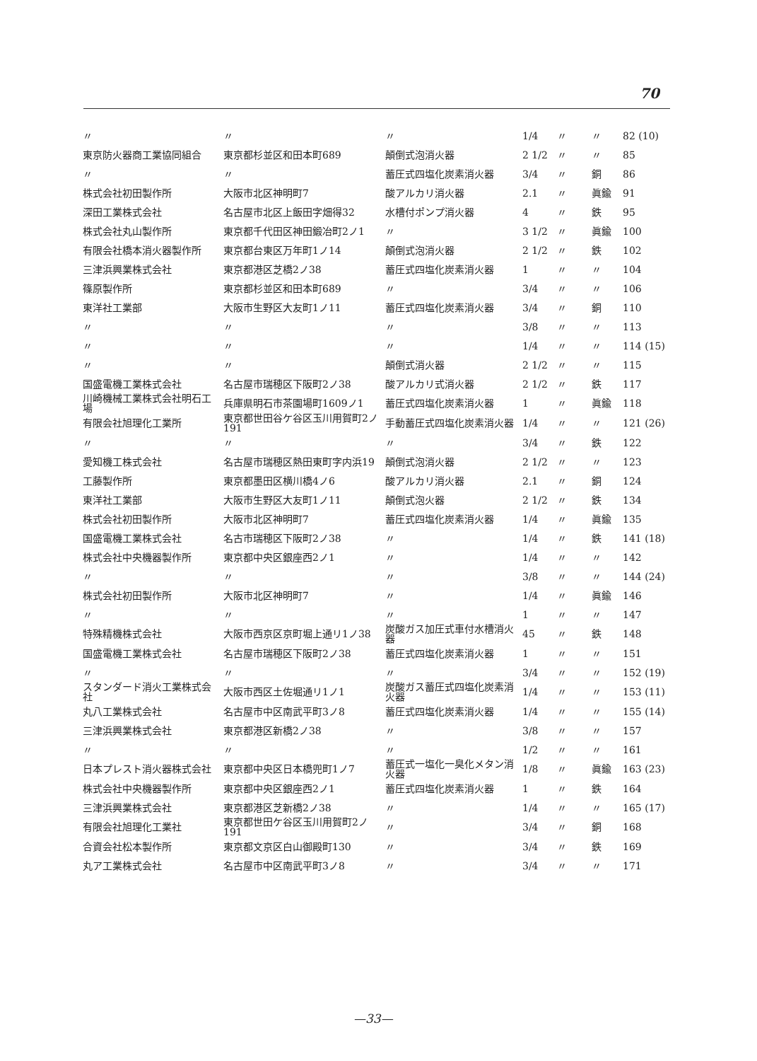70
| 〃 | 〃 | 〃 | 1/4 | 〃 | 〃 | 82 (10) |
| 東京防火器商工業協同組合 | 東京都杉並区和田本町689 | 顛倒式泡消火器 | 2 1/2 | 〃 | 〃 | 85 |
| 〃 | 〃 | 蓄圧式四塩化炭素消火器 | 3/4 | 〃 | 銅 | 86 |
| 株式会社初田製作所 | 大阪市北区神明町7 | 酸アルカリ消火器 | 2.1 | 〃 | 眞鍮 | 91 |
| 深田工業株式会社 | 名古屋市北区上飯田字畑得32 | 水槽付ポンプ消火器 | 4 | 〃 | 鉄 | 95 |
| 株式会社丸山製作所 | 東京都千代田区神田鍛冶町2ノ1 | 〃 | 3 1/2 | 〃 | 眞鍮 | 100 |
| 有限会社橋本消火器製作所 | 東京都台東区万年町1ノ14 | 顛倒式泡消火器 | 2 1/2 | 〃 | 鉄 | 102 |
| 三津浜興業株式会社 | 東京都港区芝橋2ノ38 | 蓄圧式四塩化炭素消火器 | 1 | 〃 | 〃 | 104 |
| 篠原製作所 | 東京都杉並区和田本町689 | 〃 | 3/4 | 〃 | 〃 | 106 |
| 東洋社工業部 | 大阪市生野区大友町1ノ11 | 蓄圧式四塩化炭素消火器 | 3/4 | 〃 | 銅 | 110 |
| 〃 | 〃 | 〃 | 3/8 | 〃 | 〃 | 113 |
| 〃 | 〃 | 〃 | 1/4 | 〃 | 〃 | 114 (15) |
| 〃 | 〃 | 顛倒式消火器 | 2 1/2 | 〃 | 〃 | 115 |
| 国盛電機工業株式会社 | 名古屋市瑞穂区下阪町2ノ38 | 酸アルカリ式消火器 | 2 1/2 | 〃 | 鉄 | 117 |
| 川崎機械工業株式会社明石工場 | 兵庫県明石市茶園場町1609ノ1 | 蓄圧式四塩化炭素消火器 | 1 | 〃 | 眞鍮 | 118 |
| 有限会社旭理化工業所 | 東京都世田谷ケ谷区玉川用賀町2ノ191 | 手動蓄圧式四塩化炭素消火器 | 1/4 | 〃 | 〃 | 121 (26) |
| 〃 | 〃 | 〃 | 3/4 | 〃 | 鉄 | 122 |
| 愛知機工株式会社 | 名古屋市瑞穂区熱田東町字内浜19 | 顛倒式泡消火器 | 2 1/2 | 〃 | 〃 | 123 |
| 工藤製作所 | 東京都墨田区横川橋4ノ6 | 酸アルカリ消火器 | 2.1 | 〃 | 銅 | 124 |
| 東洋社工業部 | 大阪市生野区大友町1ノ11 | 顛倒式泡火器 | 2 1/2 | 〃 | 鉄 | 134 |
| 株式会社初田製作所 | 大阪市北区神明町7 | 蓄圧式四塩化炭素消火器 | 1/4 | 〃 | 眞鍮 | 135 |
| 国盛電機工業株式会社 | 名古市瑞穂区下阪町2ノ38 | 〃 | 1/4 | 〃 | 鉄 | 141 (18) |
| 株式会社中央機器製作所 | 東京都中央区銀座西2ノ1 | 〃 | 1/4 | 〃 | 〃 | 142 |
| 〃 | 〃 | 〃 | 3/8 | 〃 | 〃 | 144 (24) |
| 株式会社初田製作所 | 大阪市北区神明町7 | 〃 | 1/4 | 〃 | 眞鍮 | 146 |
| 〃 | 〃 | 〃 | 1 | 〃 | 〃 | 147 |
| 特殊精機株式会社 | 大阪市西京区京町堀上通リ1ノ38 | 炭酸ガス加圧式車付水槽消火器 | 45 | 〃 | 鉄 | 148 |
| 国盛電機工業株式会社 | 名古屋市瑞穂区下阪町2ノ38 | 蓄圧式四塩化炭素消火器 | 1 | 〃 | 〃 | 151 |
| 〃 | 〃 | 〃 | 3/4 | 〃 | 〃 | 152 (19) |
| スタンダード消火工業株式会社 | 大阪市西区土佐堀通リ1ノ1 | 炭酸ガス蓄圧式四塩化炭素消火器 | 1/4 | 〃 | 〃 | 153 (11) |
| 丸八工業株式会社 | 名古屋市中区南武平町3ノ8 | 蓄圧式四塩化炭素消火器 | 1/4 | 〃 | 〃 | 155 (14) |
| 三津浜興業株式会社 | 東京都港区新橋2ノ38 | 〃 | 3/8 | 〃 | 〃 | 157 |
| 〃 | 〃 | 〃 | 1/2 | 〃 | 〃 | 161 |
| 日本プレスト消火器株式会社 | 東京都中央区日本橋兜町1ノ7 | 蓄圧式一塩化一臭化メタン消火器 | 1/8 | 〃 | 眞鍮 | 163 (23) |
| 株式会社中央機器製作所 | 東京都中央区銀座西2ノ1 | 蓄圧式四塩化炭素消火器 | 1 | 〃 | 鉄 | 164 |
| 三津浜興業株式会社 | 東京都港区芝新橋2ノ38 | 〃 | 1/4 | 〃 | 〃 | 165 (17) |
| 有限会社旭理化工業社 | 東京都世田ケ谷区玉川用賀町2ノ191 | 〃 | 3/4 | 〃 | 銅 | 168 |
| 合資会社松本製作所 | 東京都文京区白山御殿町130 | 〃 | 3/4 | 〃 | 鉄 | 169 |
| 丸ア工業株式会社 | 名古屋市中区南武平町3ノ8 | 〃 | 3/4 | 〃 | 〃 | 171 |
—33—